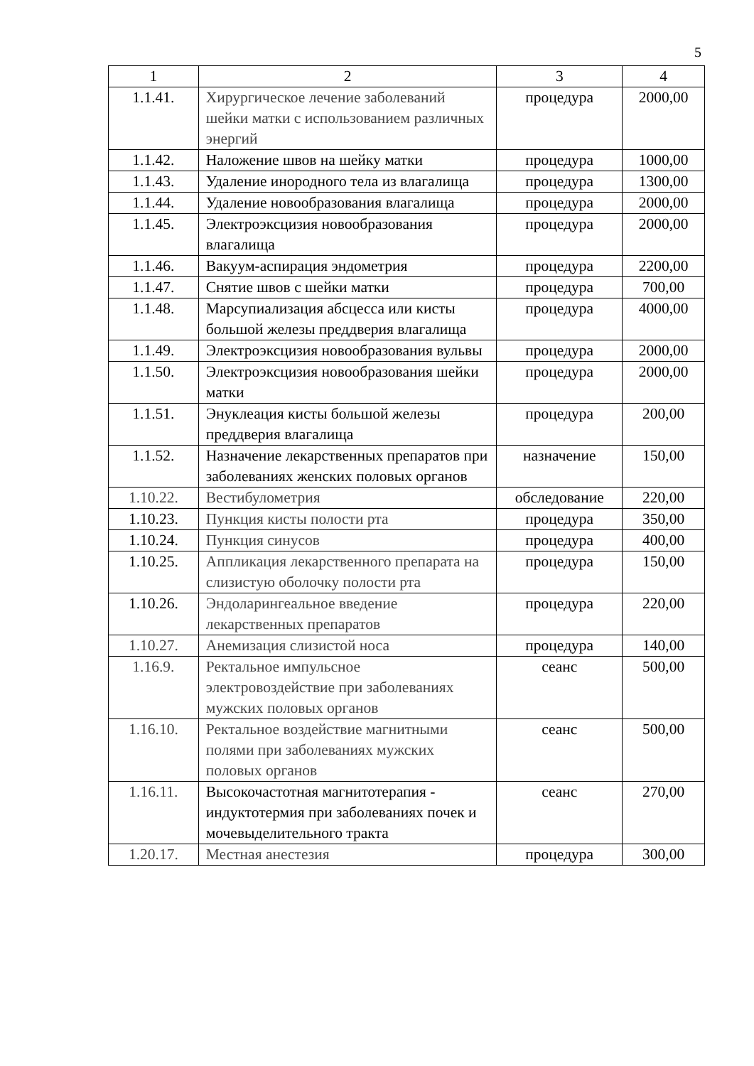5
| 1 | 2 | 3 | 4 |
| 1.1.41. | Хирургическое лечение заболеваний шейки матки с использованием различных энергий | процедура | 2000,00 |
| 1.1.42. | Наложение швов на шейку матки | процедура | 1000,00 |
| 1.1.43. | Удаление инородного тела из влагалища | процедура | 1300,00 |
| 1.1.44. | Удаление новообразования влагалища | процедура | 2000,00 |
| 1.1.45. | Электроэксцизия новообразования влагалища | процедура | 2000,00 |
| 1.1.46. | Вакуум-аспирация эндометрия | процедура | 2200,00 |
| 1.1.47. | Снятие швов с шейки матки | процедура | 700,00 |
| 1.1.48. | Марсупиализация абсцесса или кисты большой железы преддверия влагалища | процедура | 4000,00 |
| 1.1.49. | Электроэксцизия новообразования вульвы | процедура | 2000,00 |
| 1.1.50. | Электроэксцизия новообразования шейки матки | процедура | 2000,00 |
| 1.1.51. | Энуклеация кисты большой железы преддверия влагалища | процедура | 200,00 |
| 1.1.52. | Назначение лекарственных препаратов при заболеваниях женских половых органов | назначение | 150,00 |
| 1.10.22. | Вестибулометрия | обследование | 220,00 |
| 1.10.23. | Пункция кисты полости рта | процедура | 350,00 |
| 1.10.24. | Пункция синусов | процедура | 400,00 |
| 1.10.25. | Аппликация лекарственного препарата на слизистую оболочку полости рта | процедура | 150,00 |
| 1.10.26. | Эндоларингеальное введение лекарственных препаратов | процедура | 220,00 |
| 1.10.27. | Анемизация слизистой носа | процедура | 140,00 |
| 1.16.9. | Ректальное импульсное электровоздействие при заболеваниях мужских половых органов | сеанс | 500,00 |
| 1.16.10. | Ректальное воздействие магнитными полями при заболеваниях мужских половых органов | сеанс | 500,00 |
| 1.16.11. | Высокочастотная магнитотерапия - индуктотермия при заболеваниях почек и мочевыделительного тракта | сеанс | 270,00 |
| 1.20.17. | Местная анестезия | процедура | 300,00 |